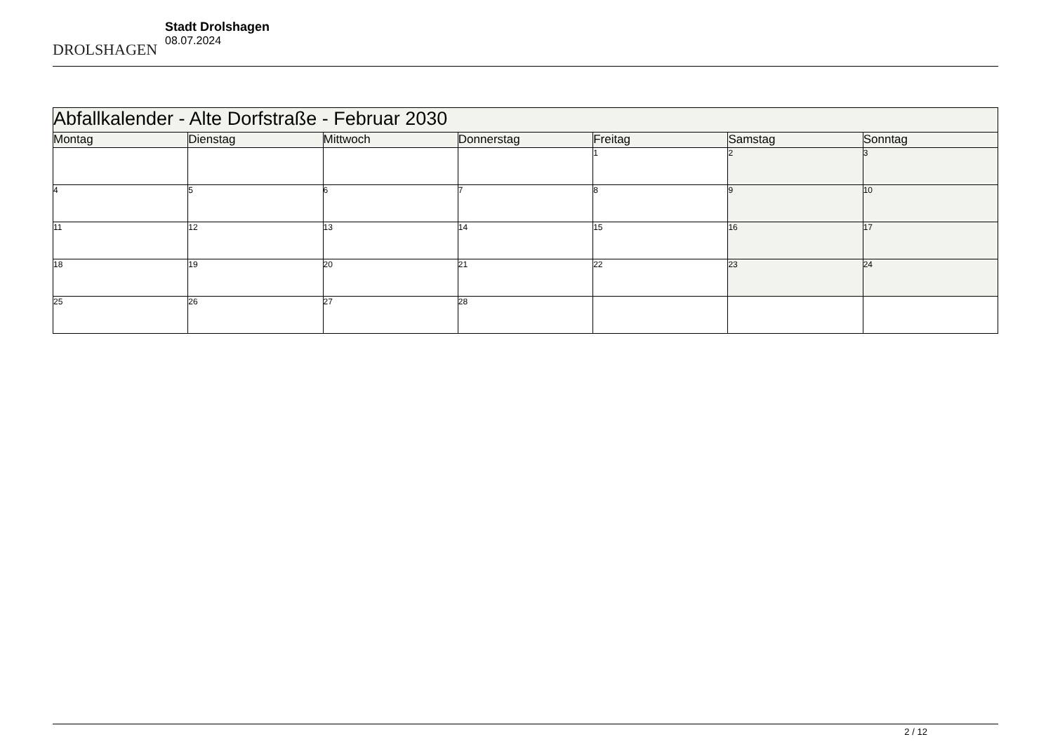DROLSHAGEN
Stadt Drolshagen
08.07.2024
| Abfallkalender - Alte Dorfstraße - Februar 2030 | | | | | | |
| --- | --- | --- | --- | --- | --- | --- |
| Montag | Dienstag | Mittwoch | Donnerstag | Freitag | Samstag | Sonntag |
| | | | | 1 | 2 | 3 |
| 4 | 5 | 6 | 7 | 8 | 9 | 10 |
| 11 | 12 | 13 | 14 | 15 | 16 | 17 |
| 18 | 19 | 20 | 21 | 22 | 23 | 24 |
| 25 | 26 | 27 | 28 | | | |
2 / 12